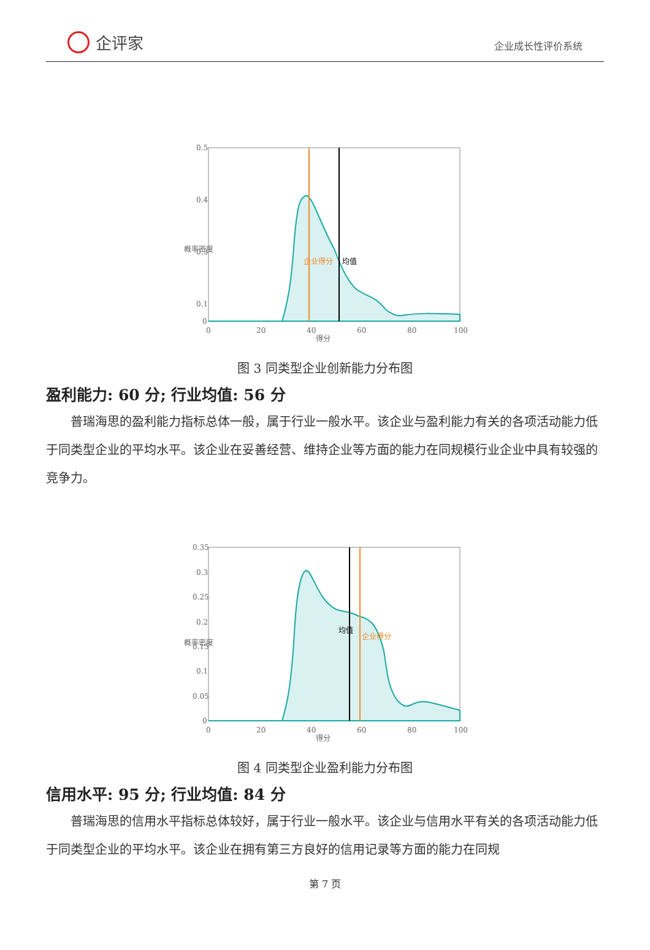企评家
企业成长性评价系统
0.5
0.4
0.3
0.1
0
0
20
40
60
80
100
得分
概率密度
企业得分
均值
图 3 同类型企业创新能力分布图
盈利能力: 60 分; 行业均值: 56 分
普瑞海思的盈利能力指标总体一般，属于行业一般水平。该企业与盈利能力有关的各项活动能力低于同类型企业的平均水平。该企业在妥善经营、维持企业等方面的能力在同规模行业企业中具有较强的竞争力。
0.35
0.3
0.25
0.2
0.15
0.1
0.05
0
0
20
40
60
80
100
得分
概率密度
均值
企业得分
图 4 同类型企业盈利能力分布图
信用水平: 95 分; 行业均值: 84 分
普瑞海思的信用水平指标总体较好，属于行业一般水平。该企业与信用水平有关的各项活动能力低于同类型企业的平均水平。该企业在拥有第三方良好的信用记录等方面的能力在同规
第 7 页